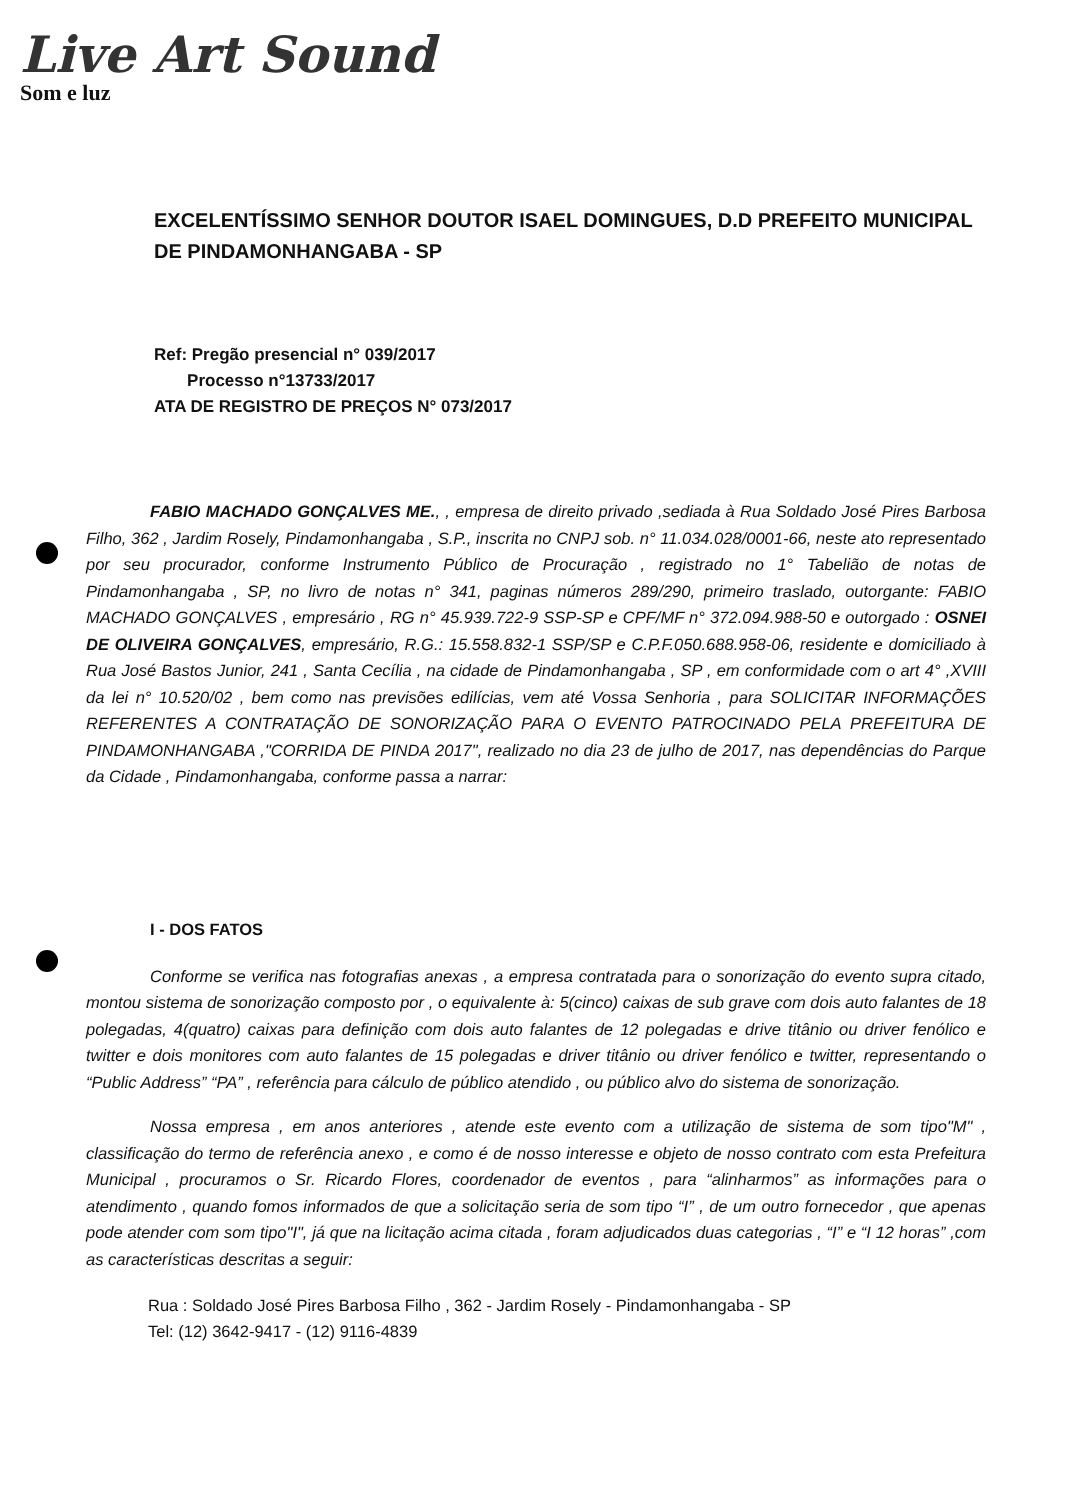Live Art Sound
Som e luz
EXCELENTÍSSIMO SENHOR DOUTOR ISAEL DOMINGUES, D.D PREFEITO MUNICIPAL DE PINDAMONHANGABA - SP
Ref: Pregão presencial n° 039/2017
Processo n°13733/2017
ATA DE REGISTRO DE PREÇOS N° 073/2017
FABIO MACHADO GONÇALVES ME., , empresa de direito privado ,sediada à Rua Soldado José Pires Barbosa Filho, 362 , Jardim Rosely, Pindamonhangaba , S.P., inscrita no CNPJ sob. n° 11.034.028/0001-66, neste ato representado por seu procurador, conforme Instrumento Público de Procuração , registrado no 1° Tabelião de notas de Pindamonhangaba , SP, no livro de notas n° 341, paginas números 289/290, primeiro traslado, outorgante: FABIO MACHADO GONÇALVES , empresário , RG n° 45.939.722-9 SSP-SP e CPF/MF n° 372.094.988-50 e outorgado : OSNEI DE OLIVEIRA GONÇALVES, empresário, R.G.: 15.558.832-1 SSP/SP e C.P.F.050.688.958-06, residente e domiciliado à Rua José Bastos Junior, 241 , Santa Cecília , na cidade de Pindamonhangaba , SP , em conformidade com o art 4° ,XVIII da lei n° 10.520/02 , bem como nas previsões edilícias, vem até Vossa Senhoria , para SOLICITAR INFORMAÇÕES REFERENTES A CONTRATAÇÃO DE SONORIZAÇÃO PARA O EVENTO PATROCINADO PELA PREFEITURA DE PINDAMONHANGABA ,"CORRIDA DE PINDA 2017", realizado no dia 23 de julho de 2017, nas dependências do Parque da Cidade , Pindamonhangaba, conforme passa a narrar:
I - DOS FATOS
Conforme se verifica nas fotografias anexas , a empresa contratada para o sonorização do evento supra citado, montou sistema de sonorização composto por , o equivalente à: 5(cinco) caixas de sub grave com dois auto falantes de 18 polegadas, 4(quatro) caixas para definição com dois auto falantes de 12 polegadas e drive titânio ou driver fenólico e twitter e dois monitores com auto falantes de 15 polegadas e driver titânio ou driver fenólico e twitter, representando o “Public Address” “PA” , referência para cálculo de público atendido , ou público alvo do sistema de sonorização.
Nossa empresa , em anos anteriores , atende este evento com a utilização de sistema de som tipo"M" , classificação do termo de referência anexo , e como é de nosso interesse e objeto de nosso contrato com esta Prefeitura Municipal , procuramos o Sr. Ricardo Flores, coordenador de eventos , para “alinharmos” as informações para o atendimento , quando fomos informados de que a solicitação seria de som tipo “I” , de um outro fornecedor , que apenas pode atender com som tipo"I", já que na licitação acima citada , foram adjudicados duas categorias , “I” e “I 12 horas” ,com as características descritas a seguir:
Rua : Soldado José Pires Barbosa Filho , 362 - Jardim Rosely - Pindamonhangaba - SP
Tel: (12) 3642-9417 - (12) 9116-4839